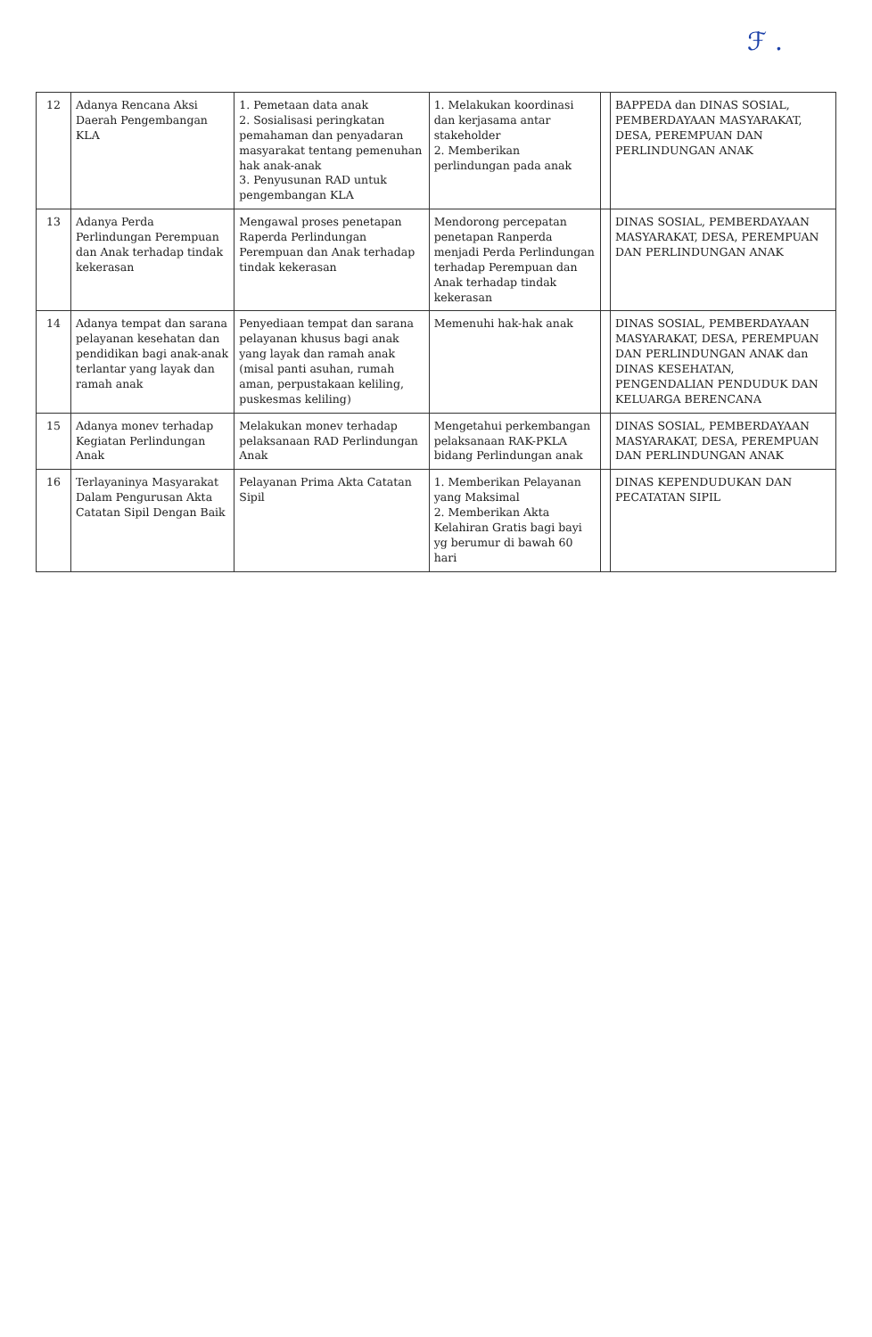ℱ .
| 12 | Adanya Rencana Aksi Daerah Pengembangan KLA | 1. Pemetaan data anak 2. Sosialisasi peringkatan pemahaman dan penyadaran masyarakat tentang pemenuhan hak anak-anak 3. Penyusunan RAD untuk pengembangan KLA | 1. Melakukan koordinasi dan kerjasama antar stakeholder 2. Memberikan perlindungan pada anak | | BAPPEDA dan DINAS SOSIAL, PEMBERDAYAAN MASYARAKAT, DESA, PEREMPUAN DAN PERLINDUNGAN ANAK |
| 13 | Adanya Perda Perlindungan Perempuan dan Anak terhadap tindak kekerasan | Mengawal proses penetapan Raperda Perlindungan Perempuan dan Anak terhadap tindak kekerasan | Mendorong percepatan penetapan Ranperda menjadi Perda Perlindungan terhadap Perempuan dan Anak terhadap tindak kekerasan | | DINAS SOSIAL, PEMBERDAYAAN MASYARAKAT, DESA, PEREMPUAN DAN PERLINDUNGAN ANAK |
| 14 | Adanya tempat dan sarana pelayanan kesehatan dan pendidikan bagi anak-anak terlantar yang layak dan ramah anak | Penyediaan tempat dan sarana pelayanan khusus bagi anak yang layak dan ramah anak (misal panti asuhan, rumah aman, perpustakaan keliling, puskesmas keliling) | Memenuhi hak-hak anak | | DINAS SOSIAL, PEMBERDAYAAN MASYARAKAT, DESA, PEREMPUAN DAN PERLINDUNGAN ANAK dan DINAS KESEHATAN, PENGENDALIAN PENDUDUK DAN KELUARGA BERENCANA |
| 15 | Adanya monev terhadap Kegiatan Perlindungan Anak | Melakukan monev terhadap pelaksanaan RAD Perlindungan Anak | Mengetahui perkembangan pelaksanaan RAK-PKLA bidang Perlindungan anak | | DINAS SOSIAL, PEMBERDAYAAN MASYARAKAT, DESA, PEREMPUAN DAN PERLINDUNGAN ANAK |
| 16 | Terlayaninya Masyarakat Dalam Pengurusan Akta Catatan Sipil Dengan Baik | Pelayanan Prima Akta Catatan Sipil | 1. Memberikan Pelayanan yang Maksimal 2. Memberikan Akta Kelahiran Gratis bagi bayi yg berumur di bawah 60 hari | | DINAS KEPENDUDUKAN DAN PECATATAN SIPIL |